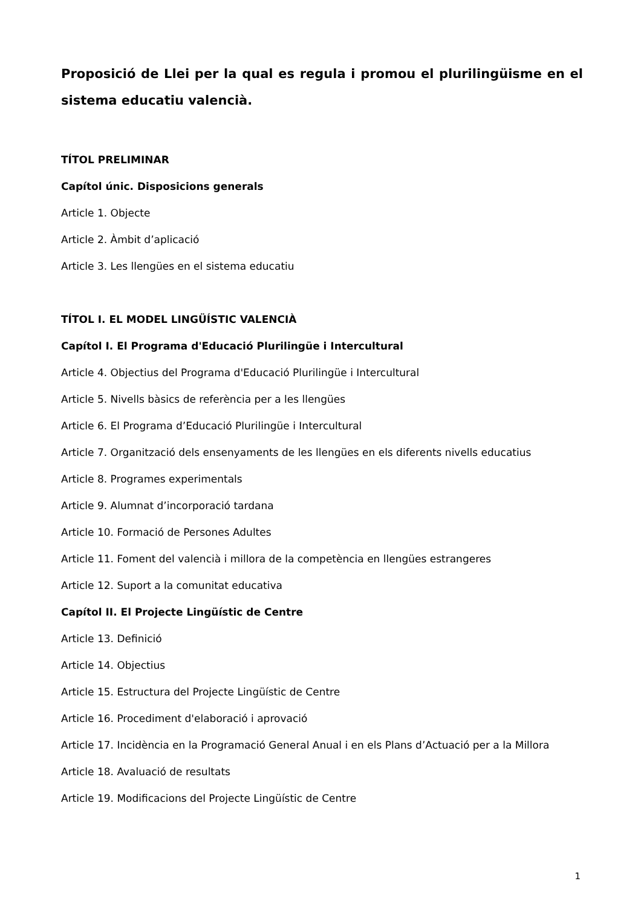Proposició de Llei per la qual es regula i promou el plurilingüisme en el sistema educatiu valencià.
TÍTOL PRELIMINAR
Capítol únic. Disposicions generals
Article 1. Objecte
Article 2. Àmbit d’aplicació
Article 3. Les llengües en el sistema educatiu
TÍTOL I. EL MODEL LINGÜÍSTIC VALENCIÀ
Capítol I. El Programa d'Educació Plurilingüe i Intercultural
Article 4. Objectius del Programa d'Educació Plurilingüe i Intercultural
Article 5. Nivells bàsics de referència per a les llengües
Article 6. El Programa d’Educació Plurilingüe i Intercultural
Article 7. Organització dels ensenyaments de les llengües en els diferents nivells educatius
Article 8. Programes experimentals
Article 9. Alumnat d’incorporació tardana
Article 10. Formació de Persones Adultes
Article 11. Foment del valencià i millora de la competència en llengües estrangeres
Article 12. Suport a la comunitat educativa
Capítol II. El Projecte Lingüístic de Centre
Article 13. Definició
Article 14. Objectius
Article 15. Estructura del Projecte Lingüístic de Centre
Article 16. Procediment d'elaboració i aprovació
Article 17. Incidència en la Programació General Anual i en els Plans d’Actuació per a la Millora
Article 18. Avaluació de resultats
Article 19. Modificacions del Projecte Lingüístic de Centre
1